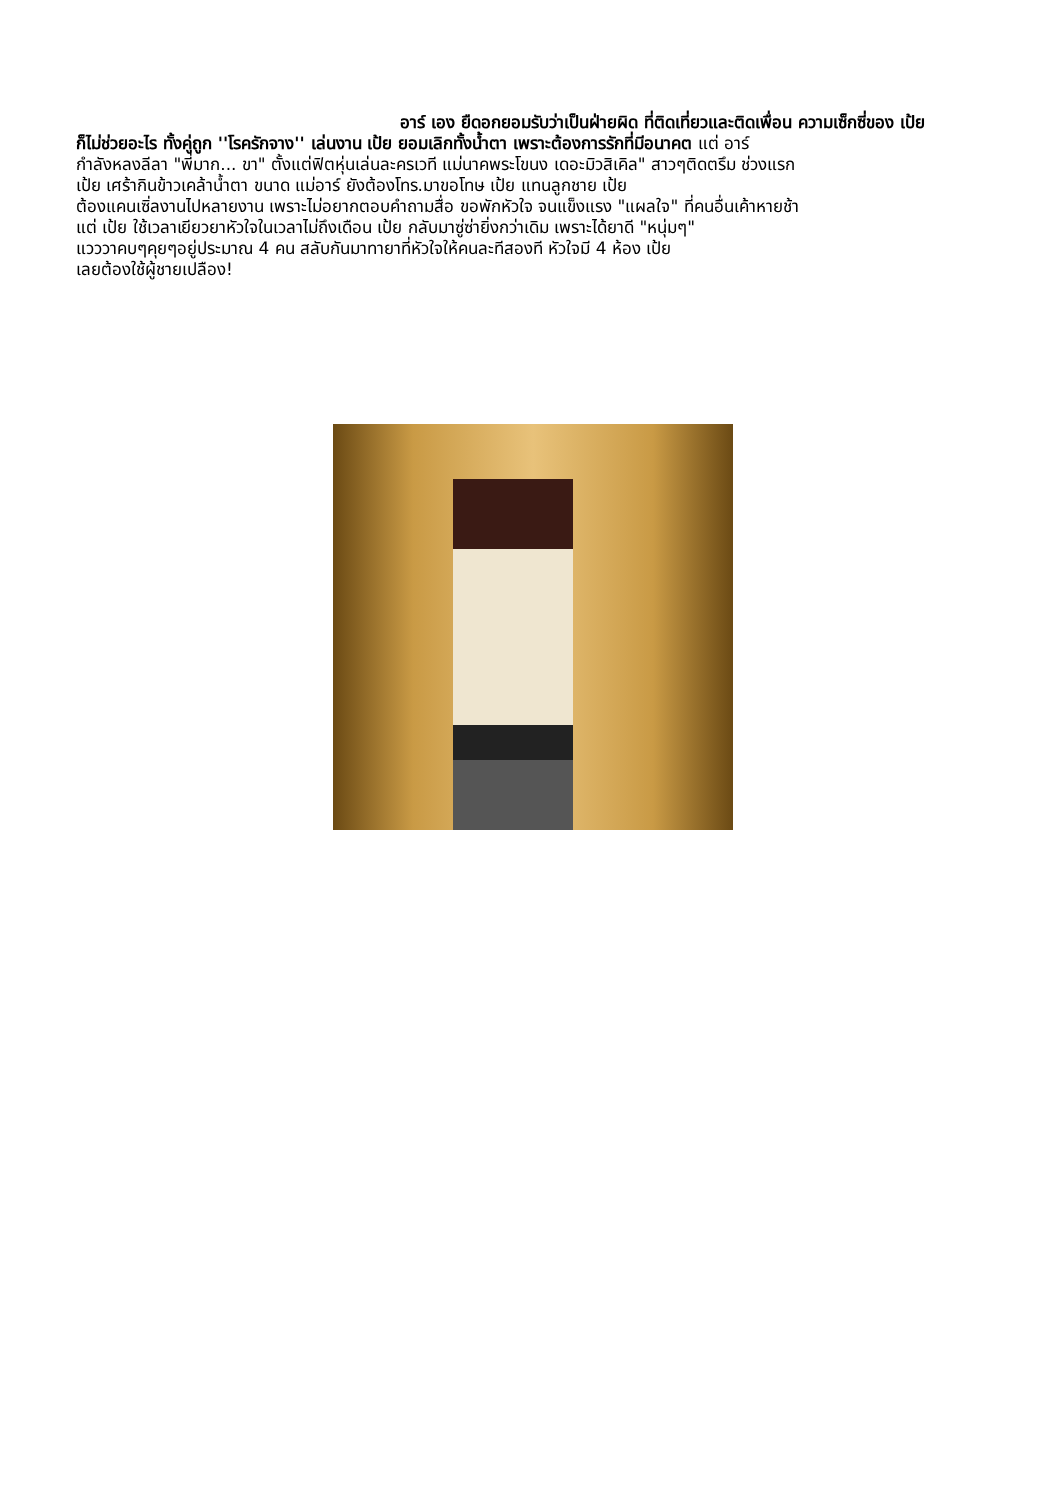อาร์ เอง ยืดอกยอมรับว่าเป็นฝ่ายผิด ที่ติดเที่ยวและติดเพื่อน ความเซ็กซี่ของ เป้ย
ก็ไม่ช่วยอะไร ทั้งคู่ถูก ''โรครักจาง'' เล่นงาน เป้ย ยอมเลิกทั้งน้ำตา เพราะต้องการรักที่มีอนาคต แต่ อาร์
กำลังหลงลีลา "พี่มาก... ขา" ตั้งแต่ฟิตหุ่นเล่นละครเวที แม่นาคพระโขนง เดอะมิวสิเคิล" สาวๆติดตรึม ช่วงแรก
เป้ย เศร้ากินข้าวเคล้าน้ำตา ขนาด แม่อาร์ ยังต้องโทร.มาขอโทษ เป้ย แทนลูกชาย เป้ย
ต้องแคนเซิ่ลงานไปหลายงาน เพราะไม่อยากตอบคำถามสื่อ ขอพักหัวใจ จนแข็งแรง "แผลใจ" ที่คนอื่นเค้าหายช้า
แต่ เป้ย ใช้เวลาเยียวยาหัวใจในเวลาไม่ถึงเดือน เป้ย กลับมาซู่ซ่ายิ่งกว่าเดิม เพราะได้ยาดี "หนุ่มๆ"
แวววาคบๆคุยๆอยู่ประมาณ 4 คน สลับกันมาทายาที่หัวใจให้คนละทีสองที หัวใจมี 4 ห้อง เป้ย
เลยต้องใช้ผู้ชายเปลือง!